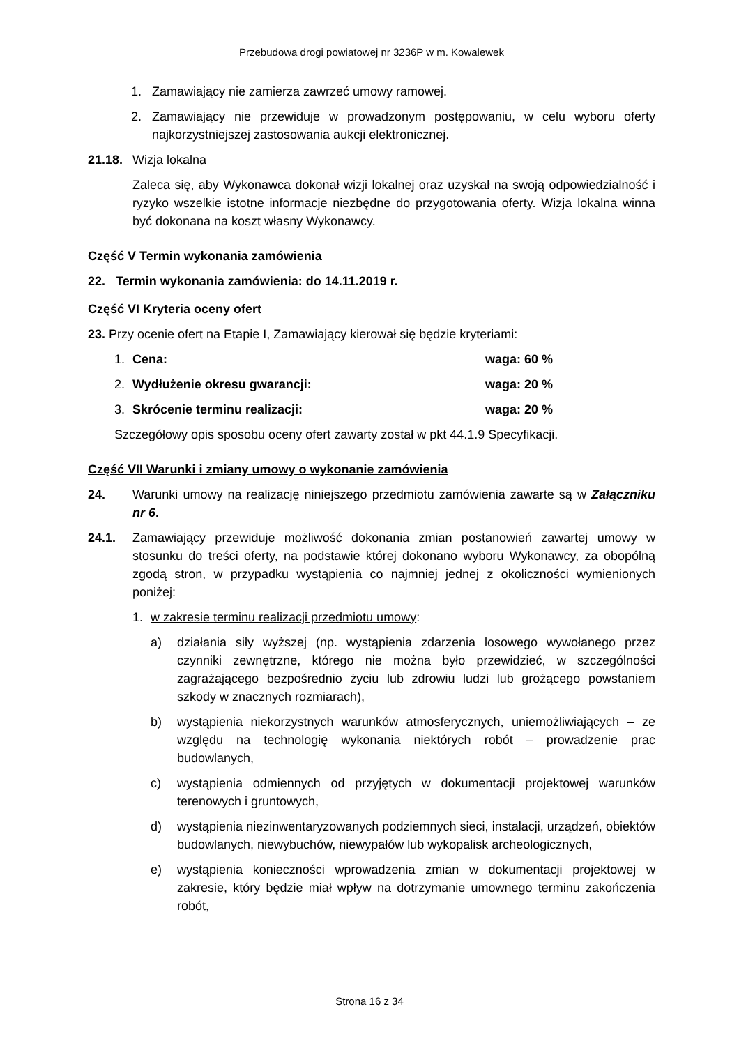Przebudowa drogi powiatowej nr 3236P w m. Kowalewek
1. Zamawiający nie zamierza zawrzeć umowy ramowej.
2. Zamawiający nie przewiduje w prowadzonym postępowaniu, w celu wyboru oferty najkorzystniejszej zastosowania aukcji elektronicznej.
21.18. Wizja lokalna
Zaleca się, aby Wykonawca dokonał wizji lokalnej oraz uzyskał na swoją odpowiedzialność i ryzyko wszelkie istotne informacje niezbędne do przygotowania oferty. Wizja lokalna winna być dokonana na koszt własny Wykonawcy.
Część V Termin wykonania zamówienia
22. Termin wykonania zamówienia: do 14.11.2019 r.
Część VI Kryteria oceny ofert
23. Przy ocenie ofert na Etapie I, Zamawiający kierował się będzie kryteriami:
1. Cena: waga: 60 %
2. Wydłużenie okresu gwarancji: waga: 20 %
3. Skrócenie terminu realizacji: waga: 20 %
Szczegółowy opis sposobu oceny ofert zawarty został w pkt 44.1.9 Specyfikacji.
Część VII Warunki i zmiany umowy o wykonanie zamówienia
24. Warunki umowy na realizację niniejszego przedmiotu zamówienia zawarte są w Załączniku nr 6.
24.1. Zamawiający przewiduje możliwość dokonania zmian postanowień zawartej umowy w stosunku do treści oferty, na podstawie której dokonano wyboru Wykonawcy, za obopólną zgodą stron, w przypadku wystąpienia co najmniej jednej z okoliczności wymienionych poniżej:
1. w zakresie terminu realizacji przedmiotu umowy:
a) działania siły wyższej (np. wystąpienia zdarzenia losowego wywołanego przez czynniki zewnętrzne, którego nie można było przewidzieć, w szczególności zagrażającego bezpośrednio życiu lub zdrowiu ludzi lub grożącego powstaniem szkody w znacznych rozmiarach),
b) wystąpienia niekorzystnych warunków atmosferycznych, uniemożliwiających – ze względu na technologię wykonania niektórych robót – prowadzenie prac budowlanych,
c) wystąpienia odmiennych od przyjętych w dokumentacji projektowej warunków terenowych i gruntowych,
d) wystąpienia niezinwentaryzowanych podziemnych sieci, instalacji, urządzeń, obiektów budowlanych, niewybuchów, niewypałów lub wykopalisk archeologicznych,
e) wystąpienia konieczności wprowadzenia zmian w dokumentacji projektowej w zakresie, który będzie miał wpływ na dotrzymanie umownego terminu zakończenia robót,
Strona 16 z 34